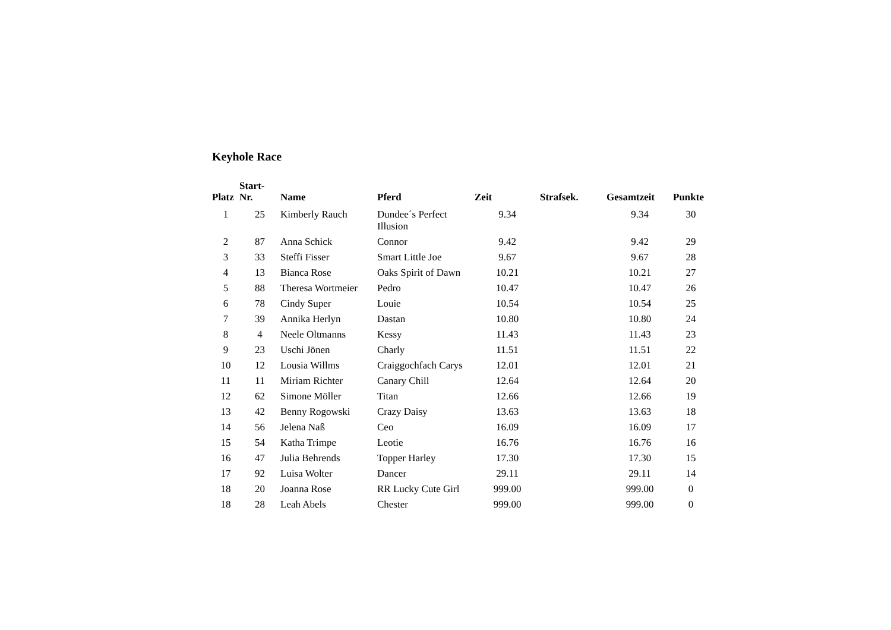Keyhole Race
| Platz | Start- Nr. | Name | Pferd | Zeit | Strafsek. | Gesamtzeit | Punkte |
| --- | --- | --- | --- | --- | --- | --- | --- |
| 1 | 25 | Kimberly Rauch | Dundee´s Perfect Illusion | 9.34 | | 9.34 | 30 |
| 2 | 87 | Anna Schick | Connor | 9.42 | | 9.42 | 29 |
| 3 | 33 | Steffi Fisser | Smart Little Joe | 9.67 | | 9.67 | 28 |
| 4 | 13 | Bianca Rose | Oaks Spirit of Dawn | 10.21 | | 10.21 | 27 |
| 5 | 88 | Theresa Wortmeier | Pedro | 10.47 | | 10.47 | 26 |
| 6 | 78 | Cindy Super | Louie | 10.54 | | 10.54 | 25 |
| 7 | 39 | Annika Herlyn | Dastan | 10.80 | | 10.80 | 24 |
| 8 | 4 | Neele Oltmanns | Kessy | 11.43 | | 11.43 | 23 |
| 9 | 23 | Uschi Jönen | Charly | 11.51 | | 11.51 | 22 |
| 10 | 12 | Lousia Willms | Craiggochfach Carys | 12.01 | | 12.01 | 21 |
| 11 | 11 | Miriam Richter | Canary Chill | 12.64 | | 12.64 | 20 |
| 12 | 62 | Simone Möller | Titan | 12.66 | | 12.66 | 19 |
| 13 | 42 | Benny Rogowski | Crazy Daisy | 13.63 | | 13.63 | 18 |
| 14 | 56 | Jelena Naß | Ceo | 16.09 | | 16.09 | 17 |
| 15 | 54 | Katha Trimpe | Leotie | 16.76 | | 16.76 | 16 |
| 16 | 47 | Julia Behrends | Topper Harley | 17.30 | | 17.30 | 15 |
| 17 | 92 | Luisa Wolter | Dancer | 29.11 | | 29.11 | 14 |
| 18 | 20 | Joanna Rose | RR Lucky Cute Girl | 999.00 | | 999.00 | 0 |
| 18 | 28 | Leah Abels | Chester | 999.00 | | 999.00 | 0 |